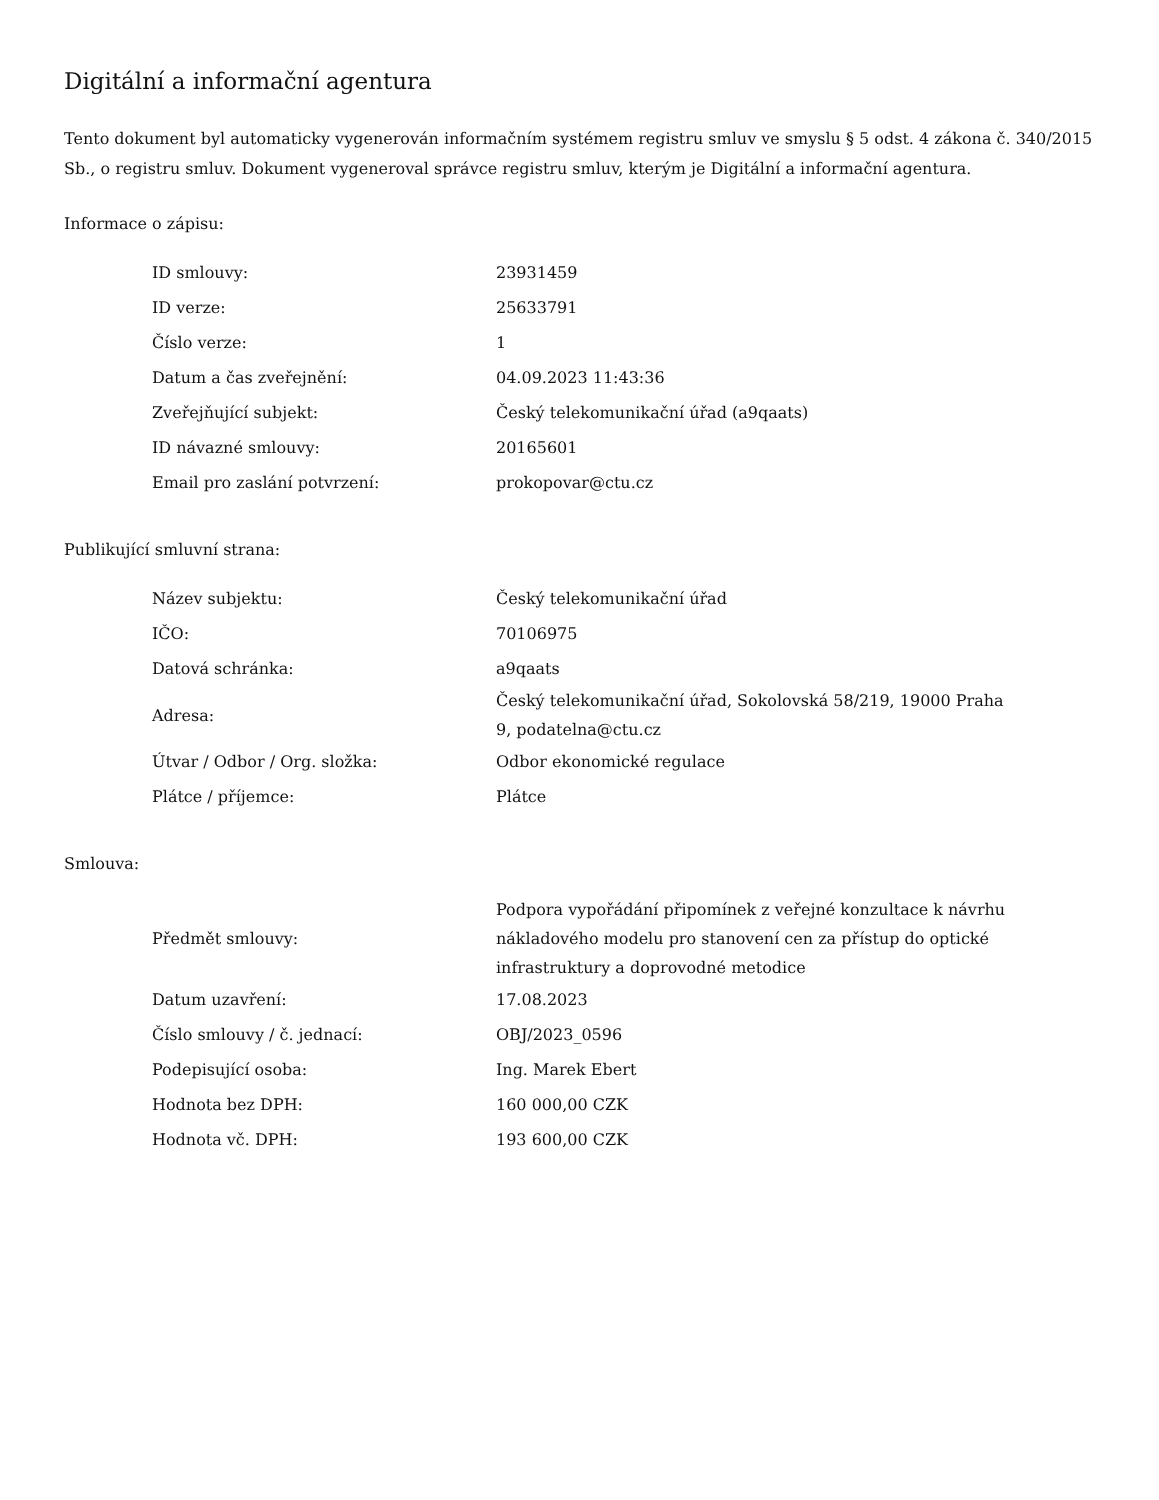Digitální a informační agentura
Tento dokument byl automaticky vygenerován informačním systémem registru smluv ve smyslu § 5 odst. 4 zákona č. 340/2015 Sb., o registru smluv. Dokument vygeneroval správce registru smluv, kterým je Digitální a informační agentura.
Informace o zápisu:
| ID smlouvy: | 23931459 |
| ID verze: | 25633791 |
| Číslo verze: | 1 |
| Datum a čas zveřejnění: | 04.09.2023 11:43:36 |
| Zveřejňující subjekt: | Český telekomunikační úřad (a9qaats) |
| ID návazné smlouvy: | 20165601 |
| Email pro zaslání potvrzení: | prokopovar@ctu.cz |
Publikující smluvní strana:
| Název subjektu: | Český telekomunikační úřad |
| IČO: | 70106975 |
| Datová schránka: | a9qaats |
| Adresa: | Český telekomunikační úřad, Sokolovská 58/219, 19000 Praha 9, podatelna@ctu.cz |
| Útvar / Odbor / Org. složka: | Odbor ekonomické regulace |
| Plátce / příjemce: | Plátce |
Smlouva:
| Předmět smlouvy: | Podpora vypořádání připomínek z veřejné konzultace k návrhu nákladového modelu pro stanovení cen za přístup do optické infrastruktury a doprovodné metodice |
| Datum uzavření: | 17.08.2023 |
| Číslo smlouvy / č. jednací: | OBJ/2023_0596 |
| Podepisující osoba: | Ing. Marek Ebert |
| Hodnota bez DPH: | 160 000,00 CZK |
| Hodnota vč. DPH: | 193 600,00 CZK |